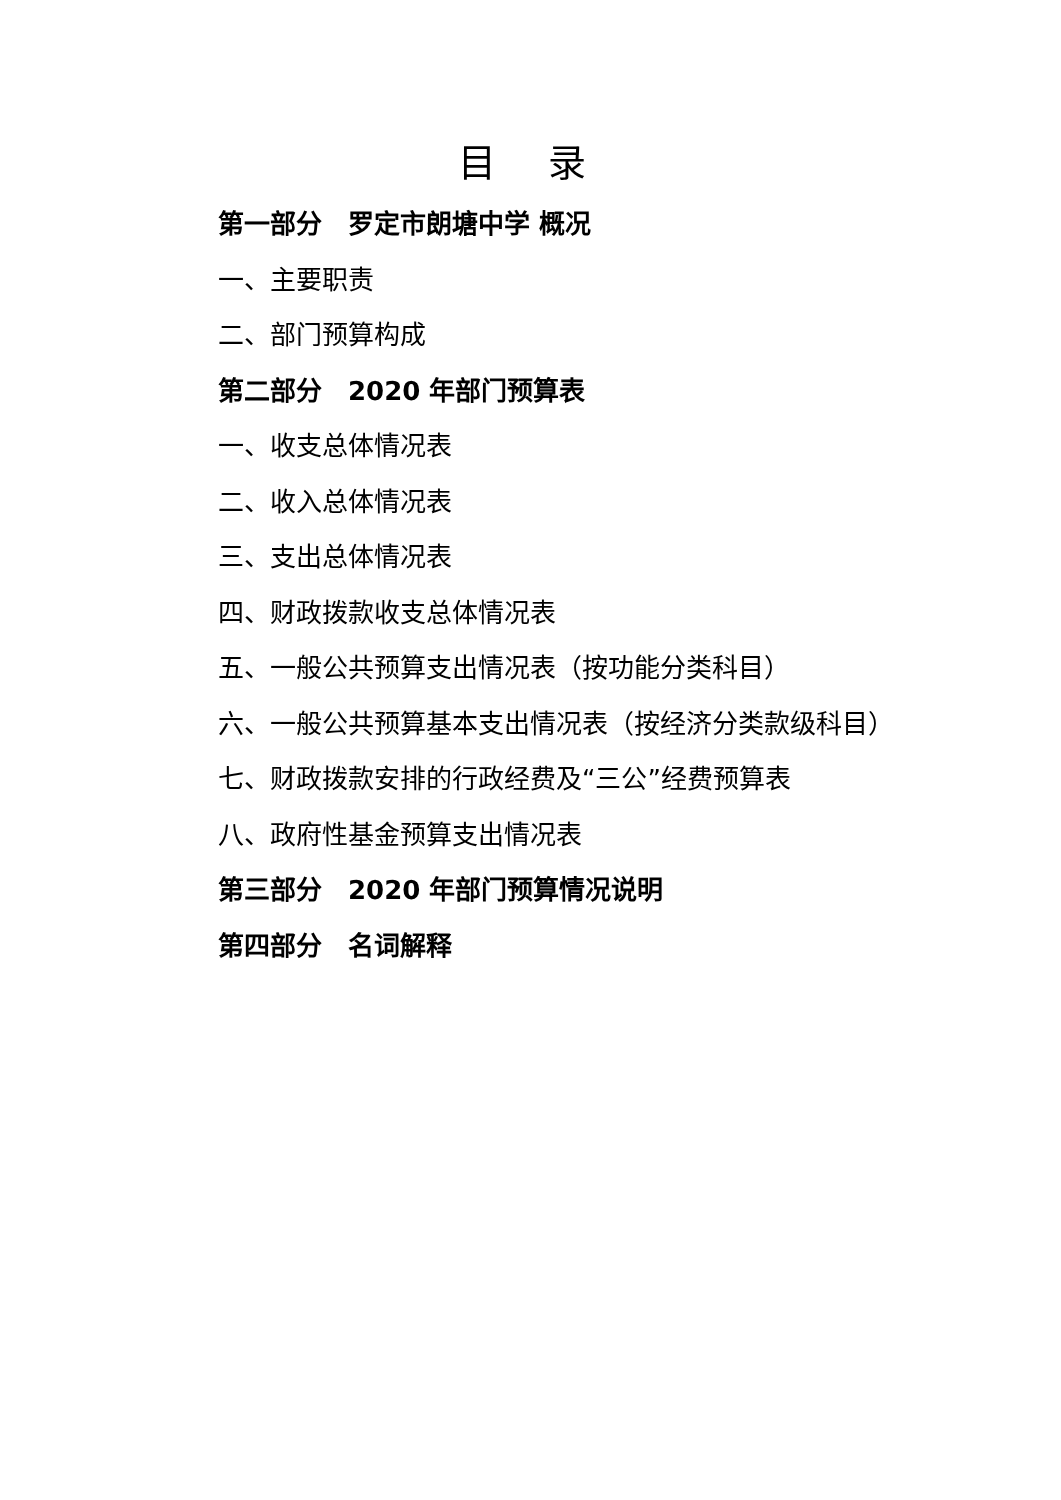目 录
第一部分　罗定市朗塘中学 概况
一、主要职责
二、部门预算构成
第二部分　2020 年部门预算表
一、收支总体情况表
二、收入总体情况表
三、支出总体情况表
四、财政拨款收支总体情况表
五、一般公共预算支出情况表（按功能分类科目）
六、一般公共预算基本支出情况表（按经济分类款级科目）
七、财政拨款安排的行政经费及“三公”经费预算表
八、政府性基金预算支出情况表
第三部分　2020 年部门预算情况说明
第四部分　名词解释